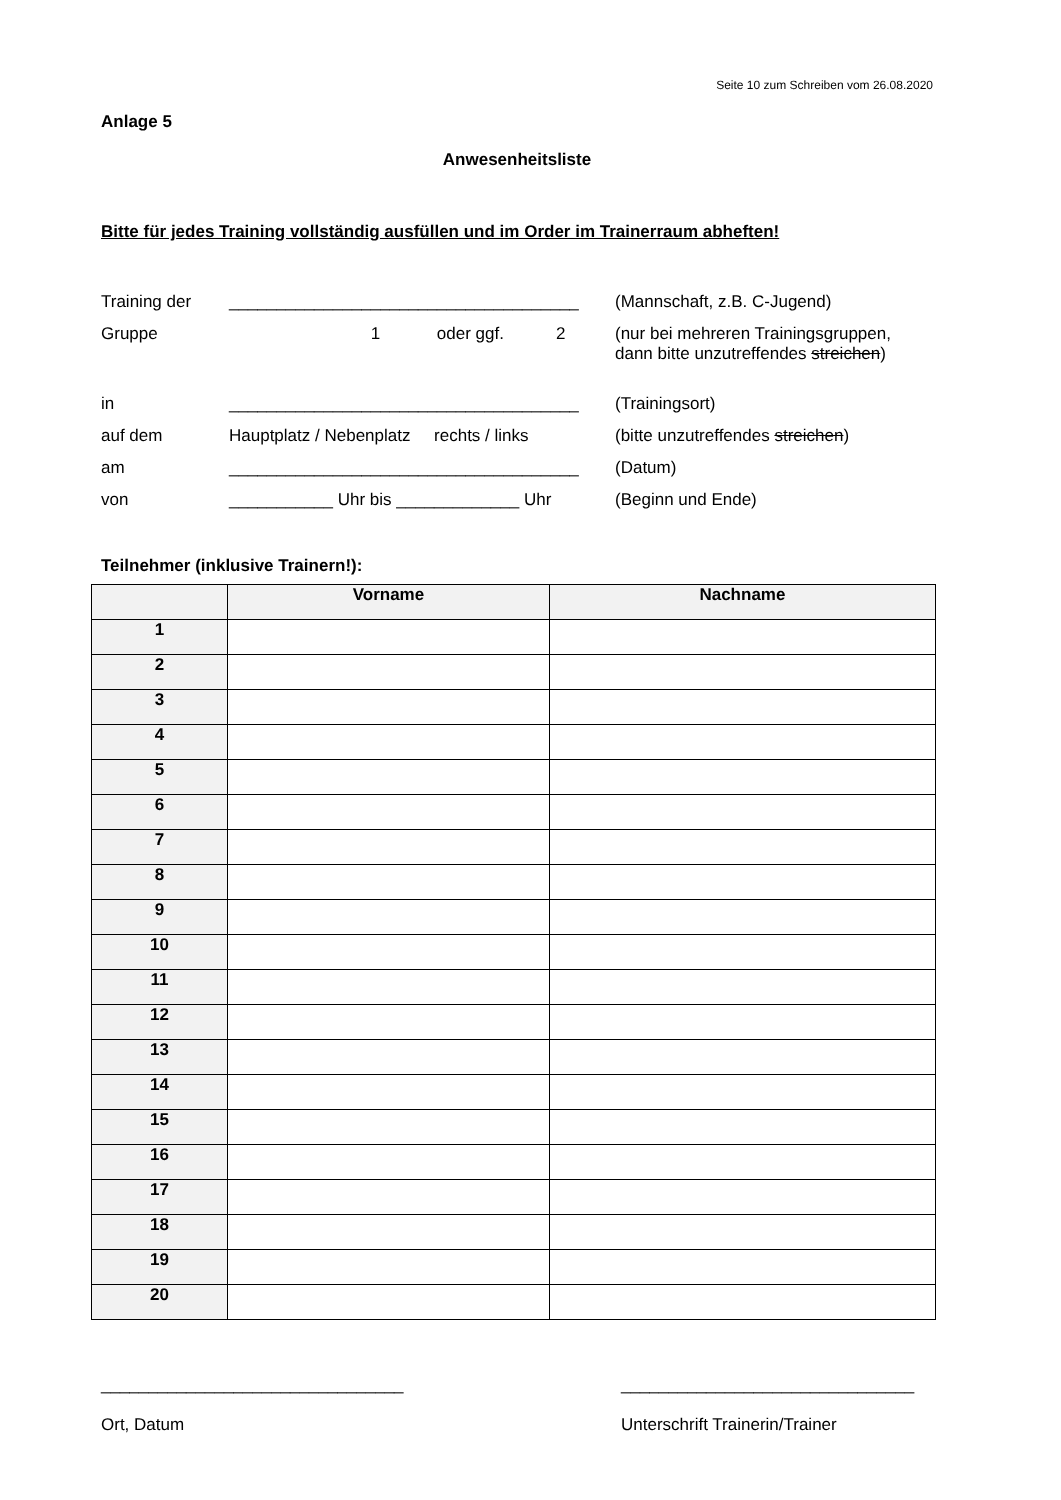Seite 10 zum Schreiben vom 26.08.2020
Anlage 5
Anwesenheitsliste
Bitte für jedes Training vollständig ausfüllen und im Order im Trainerraum abheften!
Training der _____________________________________ (Mannschaft, z.B. C-Jugend)
Gruppe 1 oder ggf. 2 (nur bei mehreren Trainingsgruppen,
dann bitte unzutreffendes streichen)
in _____________________________________ (Trainingsort)
auf dem Hauptplatz / Nebenplatz rechts / links
(bitte unzutreffendes streichen)
am _____________________________________ (Datum)
von ___________ Uhr bis _____________ Uhr (Beginn und Ende)
Teilnehmer (inklusive Trainern!):
| | Vorname | Nachname |
| --- | --- | --- |
| 1 | | |
| 2 | | |
| 3 | | |
| 4 | | |
| 5 | | |
| 6 | | |
| 7 | | |
| 8 | | |
| 9 | | |
| 10 | | |
| 11 | | |
| 12 | | |
| 13 | | |
| 14 | | |
| 15 | | |
| 16 | | |
| 17 | | |
| 18 | | |
| 19 | | |
| 20 | | |
________________________________
Ort, Datum
_______________________________
Unterschrift Trainerin/Trainer